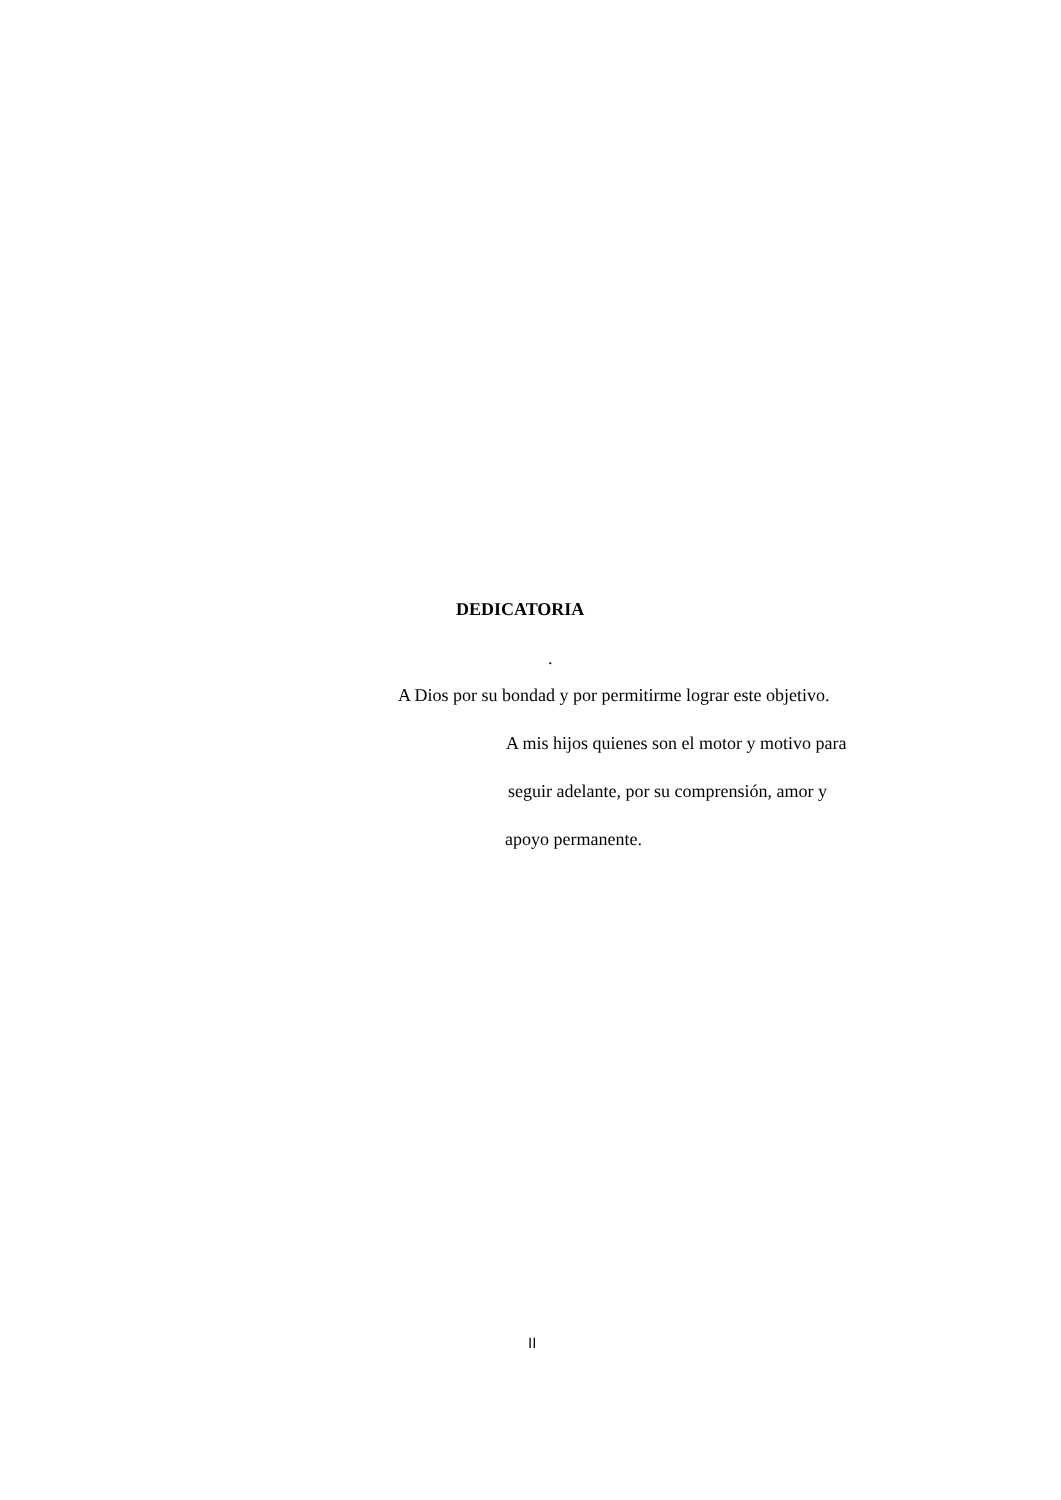DEDICATORIA
.
A Dios por su bondad y por permitirme lograr este objetivo.
A mis hijos quienes son el motor y motivo para
seguir adelante, por su comprensión, amor y
apoyo permanente.
II